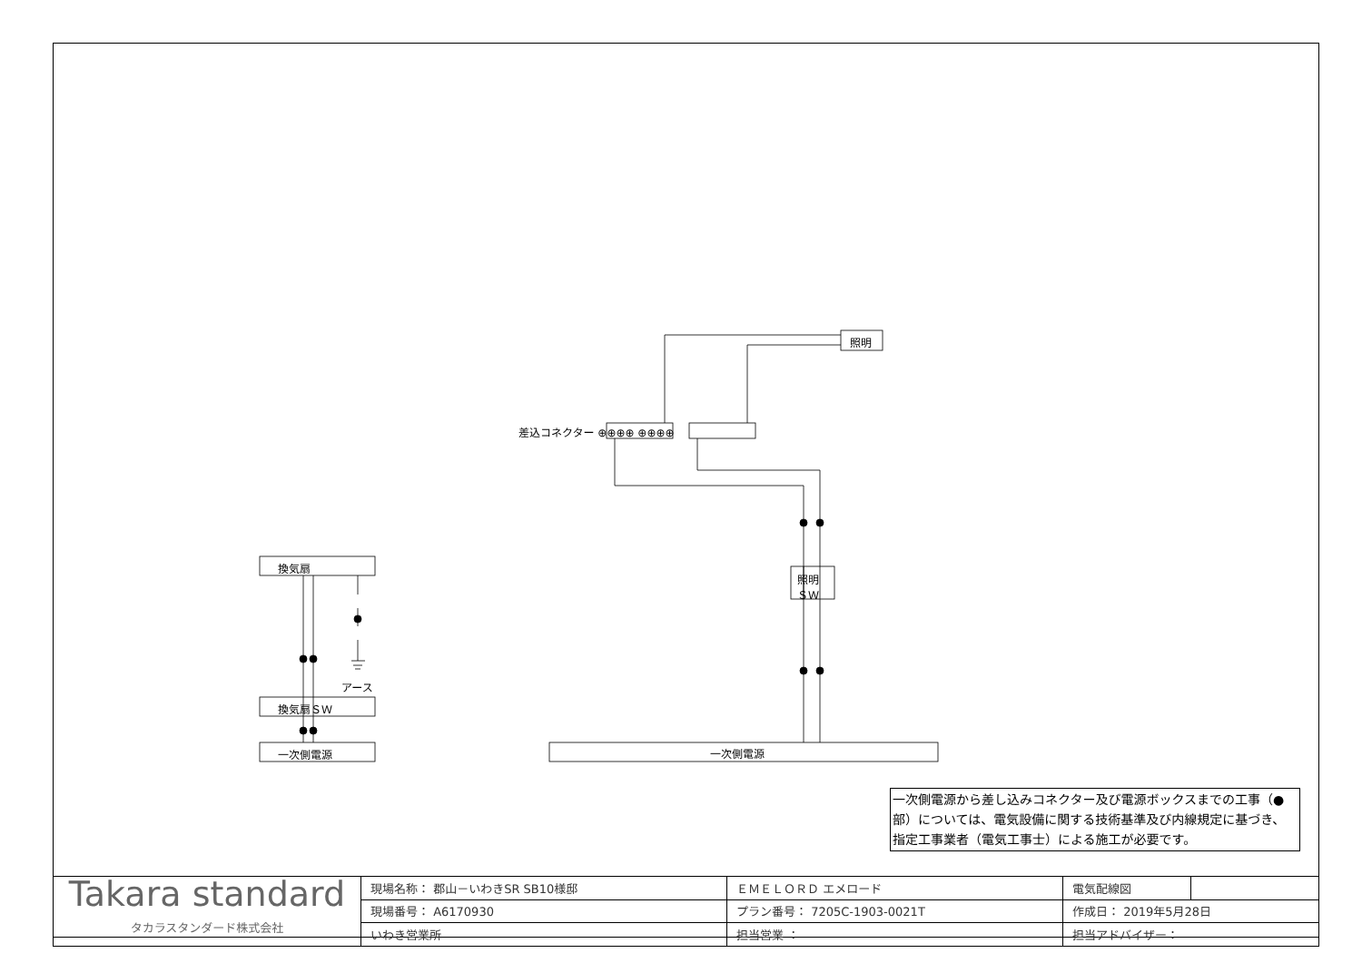差込コネクター ⊕⊕⊕⊕ ⊕⊕⊕⊕
照明
照明
ＳＷ
換気扇
アース
換気扇ＳＷ
一次側電源 一次側電源
一次側電源から差し込みコネクター及び電源ボックスまでの工事（●部）については、電気設備に関する技術基準及び内線規定に基づき、指定工事業者（電気工事士）による施工が必要です。
| Takara standard タカラスタンダード株式会社 | 現場名称： 郡山－いわきSR SB10様邸 | ＥＭＥＬＯＲＤ エメロード | 電気配線図 | |
| | 現場番号： A6170930 | プラン番号： 7205C-1903-0021T | 作成日： 2019年5月28日 | |
| | いわき営業所 | 担当営業 ： | 担当アドバイザー： | |